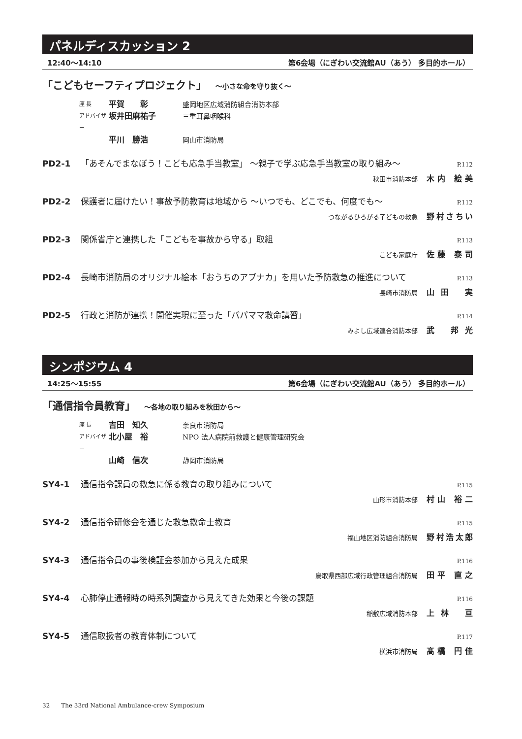パネルディスカッション 2
12:40〜14:10 第6会場（にぎわい交流館AU（あう） 多目的ホール）
「こどもセーフティプロジェクト」 〜小さな命を守り抜く〜
座 長 平賀　　彰 盛岡地区広域消防組合消防本部
アドバイザー 坂井田麻祐子 三重耳鼻咽喉科
平川　勝浩 岡山市消防局
PD2-1 「あそんでまなぼう！こども応急手当教室」 〜親子で学ぶ応急手当教室の取り組み〜 P.112
秋田市消防本部 木内 絵美
PD2-2 保護者に届けたい！事故予防教育は地域から 〜いつでも、どこでも、何度でも〜 P.112
つながるひろがる子どもの救急 野村さちい
PD2-3 関係省庁と連携した「こどもを事故から守る」取組 P.113
こども家庭庁 佐藤 泰司
PD2-4 長崎市消防局のオリジナル絵本「おうちのアブナカ」を用いた予防救急の推進について P.113
長崎市消防局 山田 実
PD2-5 行政と消防が連携！開催実現に至った「パパママ救命講習」 P.114
みよし広域連合消防本部 武 邦光
シンポジウム 4
14:25〜15:55 第6会場（にぎわい交流館AU（あう） 多目的ホール）
「通信指令員教育」 〜各地の取り組みを秋田から〜
座 長 吉田　知久 奈良市消防局
アドバイザー 北小屋　裕 NPO 法人病院前救護と健康管理研究会
山崎　信次 静岡市消防局
SY4-1 通信指令課員の救急に係る教育の取り組みについて P.115
山形市消防本部 村山 裕二
SY4-2 通信指令研修会を通じた救急救命士教育 P.115
福山地区消防組合消防局 野村浩太郎
SY4-3 通信指令員の事後検証会参加から見えた成果 P.116
鳥取県西部広域行政管理組合消防局 田平 直之
SY4-4 心肺停止通報時の時系列調査から見えてきた効果と今後の課題 P.116
稲敷広域消防本部 上林 亘
SY4-5 通信取扱者の教育体制について P.117
横浜市消防局 髙橋 円佳
32 The 33rd National Ambulance-crew Symposium